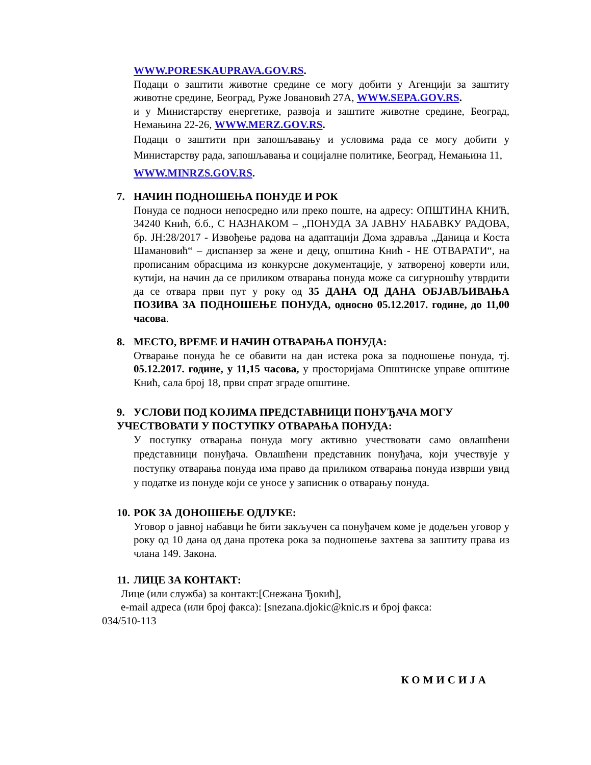WWW.PORESKAUPRAVA.GOV.RS.
Подаци о заштити животне средине се могу добити у Агенцији за заштиту животне средине, Београд, Руже Јовановић 27А, WWW.SEPA.GOV.RS.
и у Министарству енергетике, развоја и заштите животне средине, Београд, Немањина 22-26, WWW.MERZ.GOV.RS.
Подаци о заштити при запошљавању и условима рада се могу добити у Министарству рада, запошљавања и социјалне политике, Београд, Немањина 11,
WWW.MINRZS.GOV.RS.
7. НАЧИН ПОДНОШЕЊА ПОНУДЕ И РОК
Понуда се подноси непосредно или преко поште, на адресу: ОПШТИНА КНИЋ, 34240 Кнић, б.б., С НАЗНАКОМ – „ПОНУДА ЗА ЈАВНУ НАБАВКУ РАДОВА, бр. ЈН:28/2017 - Извођење радова на адаптацији Дома здравља „Даница и Коста Шамановић“ – диспанзер за жене и децу, општина Кнић - НЕ ОТВАРАТИ“, на прописаним обрасцима из конкурсне документације, у затвореној коверти или, кутији, на начин да се приликом отварања понуда може са сигурношћу утврдити да се отвара први пут у року од 35 ДАНА ОД ДАНА ОБЈАВЉИВАЊА ПОЗИВА ЗА ПОДНОШЕЊЕ ПОНУДА, односно 05.12.2017. године, до 11,00 часова.
8. МЕСТО, ВРЕМЕ И НАЧИН ОТВАРАЊА ПОНУДА:
Отварање понуда ће се обавити на дан истека рока за подношење понуда, тј. 05.12.2017. године, у 11,15 часова, у просторијама Општинске управе општине Кнић, сала број 18, први спрат зграде општине.
9. УСЛОВИ ПОД КОЈИМА ПРЕДСТАВНИЦИ ПОНУЂАЧА МОГУ УЧЕСТВОВАТИ У ПОСТУПКУ ОТВАРАЊА ПОНУДА:
У поступку отварања понуда могу активно учествовати само овлашћени представници понуђача. Овлашћени представник понуђача, који учествује у поступку отварања понуда има право да приликом отварања понуда изврши увид у податке из понуде који се уносе у записник о отварању понуда.
10. РОК ЗА ДОНОШЕЊЕ ОДЛУКЕ:
Уговор о јавној набавци ће бити закључен са понуђачем коме је додељен уговор у року од 10 дана од дана протека рока за подношење захтева за заштиту права из члана 149. Закона.
11. ЛИЦЕ ЗА КОНТАКТ:
Лице (или служба) за контакт:[Снежана Ђокић],
e-mail адреса (или број факса): [snezana.djokic@knic.rs и број факса:
034/510-113
КОМИСИЈА